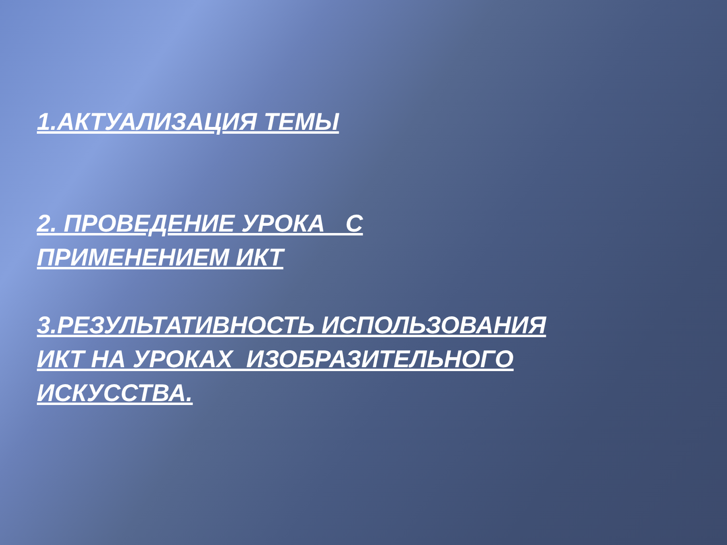1.АКТУАЛИЗАЦИЯ ТЕМЫ
2. ПРОВЕДЕНИЕ УРОКА С
ПРИМЕНЕНИЕМ ИКТ
3.РЕЗУЛЬТАТИВНОСТЬ ИСПОЛЬЗОВАНИЯ
ИКТ НА УРОКАХ ИЗОБРАЗИТЕЛЬНОГО
ИСКУССТВА.